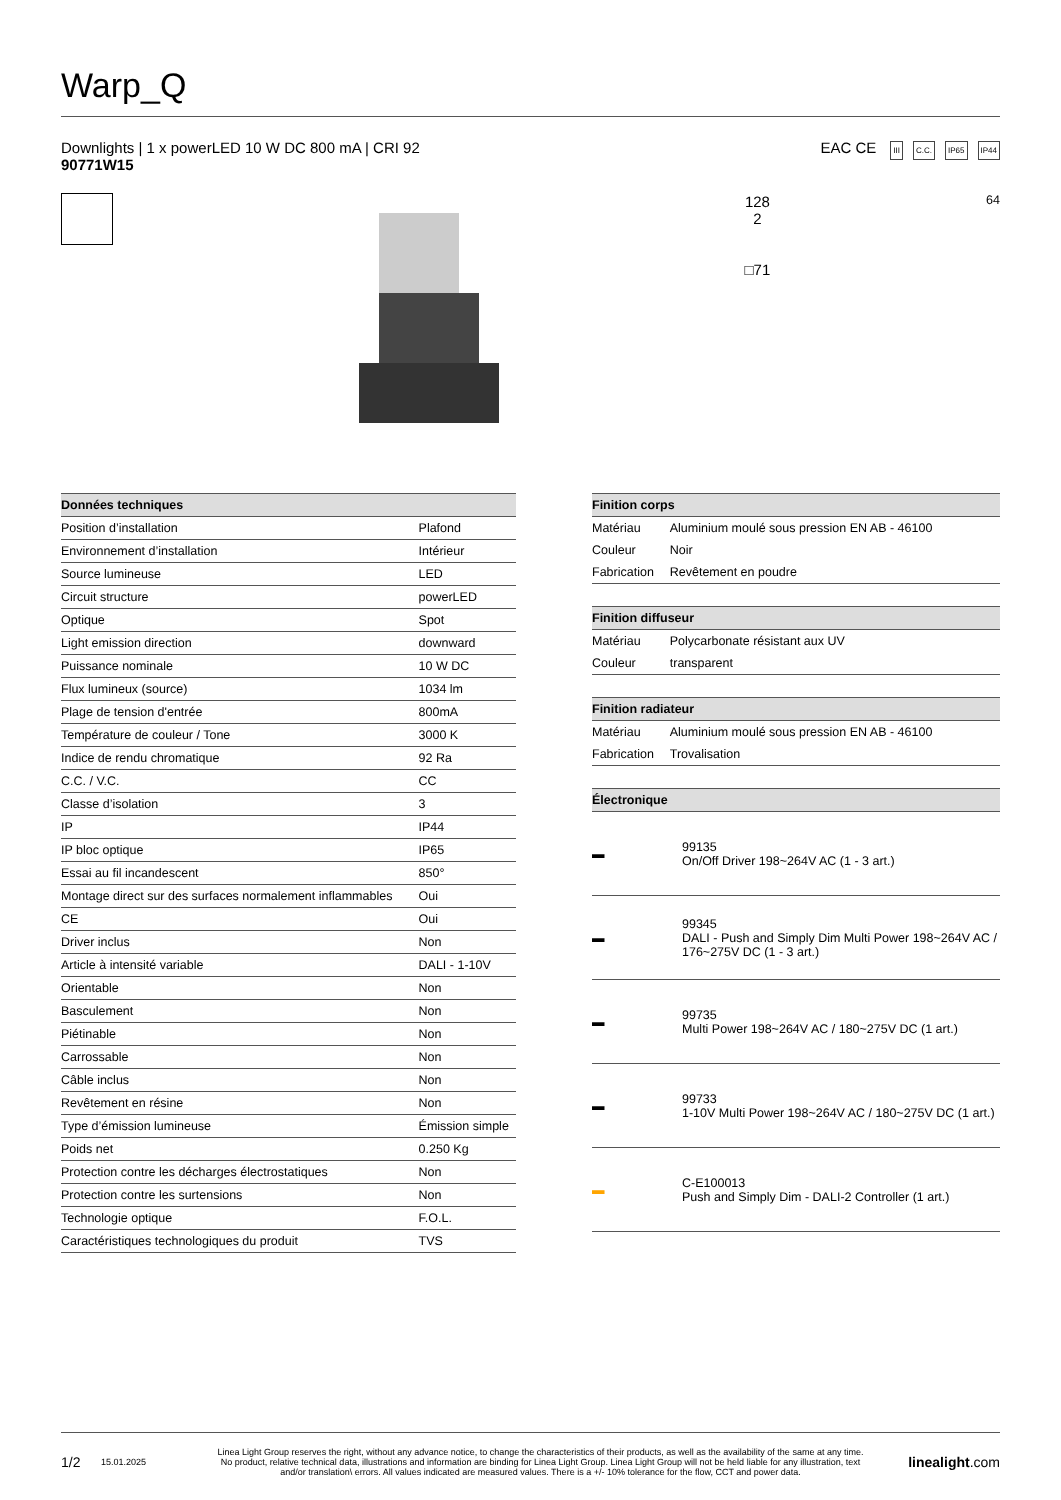Warp_Q
Downlights | 1 x powerLED 10 W DC 800 mA | CRI 92
90771W15
EAC CE III C.C. IP65 IP44
128
2
□71
64
| Données techniques | |
| --- | --- |
| Position d’installation | Plafond |
| Environnement d’installation | Intérieur |
| Source lumineuse | LED |
| Circuit structure | powerLED |
| Optique | Spot |
| Light emission direction | downward |
| Puissance nominale | 10 W DC |
| Flux lumineux (source) | 1034 lm |
| Plage de tension d'entrée | 800mA |
| Température de couleur / Tone | 3000 K |
| Indice de rendu chromatique | 92 Ra |
| C.C. / V.C. | CC |
| Classe d’isolation | 3 |
| IP | IP44 |
| IP bloc optique | IP65 |
| Essai au fil incandescent | 850° |
| Montage direct sur des surfaces normalement inflammables | Oui |
| CE | Oui |
| Driver inclus | Non |
| Article à intensité variable | DALI - 1-10V |
| Orientable | Non |
| Basculement | Non |
| Piétinable | Non |
| Carrossable | Non |
| Câble inclus | Non |
| Revêtement en résine | Non |
| Type d’émission lumineuse | Émission simple |
| Poids net | 0.250 Kg |
| Protection contre les décharges électrostatiques | Non |
| Protection contre les surtensions | Non |
| Technologie optique | F.O.L. |
| Caractéristiques technologiques du produit | TVS |
| Finition corps | |
| --- | --- |
| Matériau | Aluminium moulé sous pression EN AB - 46100 |
| Couleur | Noir |
| Fabrication | Revêtement en poudre |
| Finition diffuseur | |
| Matériau | Polycarbonate résistant aux UV |
| Couleur | transparent |
| Finition radiateur | |
| Matériau | Aluminium moulé sous pression EN AB - 46100 |
| Fabrication | Trovalisation |
| Électronique | |
| ▬ | 99135 On/Off Driver 198~264V AC (1 - 3 art.) |
| ▬ | 99345 DALI - Push and Simply Dim Multi Power 198~264V AC / 176~275V DC (1 - 3 art.) |
| ▬ | 99735 Multi Power 198~264V AC / 180~275V DC (1 art.) |
| ▬ | 99733 1-10V Multi Power 198~264V AC / 180~275V DC (1 art.) |
| ▬ | C-E100013 Push and Simply Dim - DALI-2 Controller (1 art.) |
1/2 15.01.2025 Linea Light Group reserves the right, without any advance notice, to change the characteristics of their products, as well as the availability of the same at any time. No product, relative technical data, illustrations and information are binding for Linea Light Group. Linea Light Group will not be held liable for any illustration, text and/or translation\ errors. All values indicated are measured values. There is a +/- 10% tolerance for the flow, CCT and power data. linealight.com